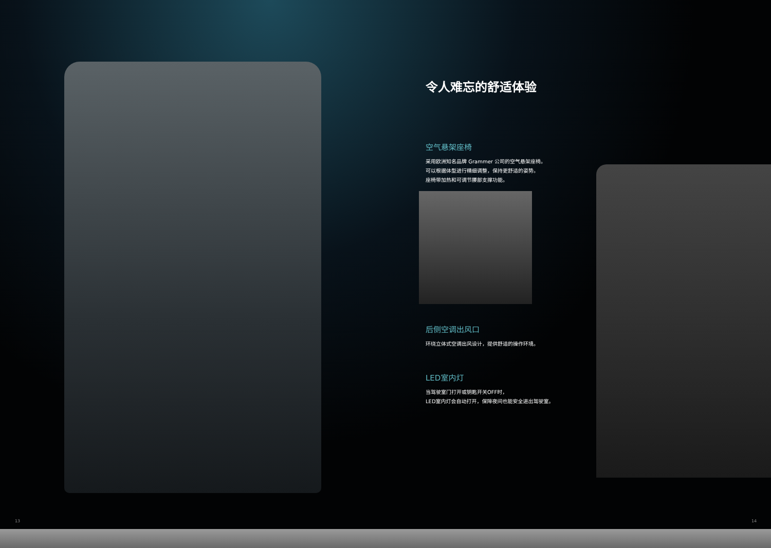令人难忘的舒适体验
空气悬架座椅
采用欧洲知名品牌 Grammer 公司的空气悬架座椅。
可以根据体型进行精细调整，保持更舒适的姿势。
座椅带加热和可调节腰部支撑功能。
后侧空调出风口
环绕立体式空调出风设计，提供舒适的操作环境。
LED室内灯
当驾驶室门打开或钥匙开关OFF时，
LED室内灯会自动打开，保障夜间也能安全进出驾驶室。
13 14